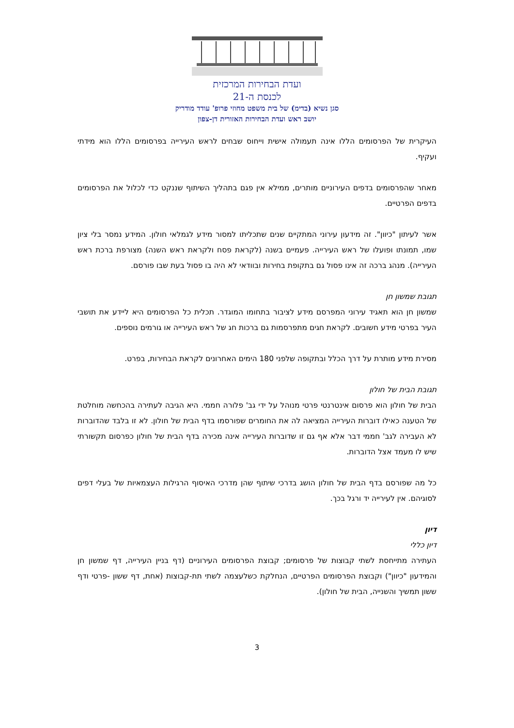ועדת הבחירות המרכזית
לכנסת ה-21
סגן נשיא (בדימ) של בית משפט מחוזי פרופ' עודד מודריק
יושב ראש ועדת הבחירות האזורית דן-צפון
העיקרית של הפרסומים הללו אינה תעמולה אישית וייחוס שבחים לראש העירייה בפרסומים הללו הוא מידתי ועקיף.
מאחר שהפרסומים בדפים העירוניים מותרים, ממילא אין פגם בתהליך השיתוף שננקט כדי לכלול את הפרסומים בדפים הפרטיים.
אשר לעיתון "כיוון". זה מידעון עירוני המתקיים שנים שתכליתו למסור מידע לגמלאי חולון. המידע נמסר בלי ציון שמו, תמונתו ופועלו של ראש העירייה. פעמיים בשנה (לקראת פסח ולקראת ראש השנה) מצורפת ברכת ראש העירייה). מנהג ברכה זה אינו פסול גם בתקופת בחירות ובוודאי לא היה בו פסול בעת שבו פורסם.
תגובת שמשון חן
שמשון חן הוא תאגיד עירוני המפרסם מידע לציבור בתחומו המוגדר. תכלית כל הפרסומים היא ליידע את תושבי העיר בפרטי מידע חשובים. לקראת חגים מתפרסמות גם ברכות חג של ראש העירייה או גורמים נוספים.
מסירת מידע מותרת על דרך הכלל ובתקופה שלפני 180 הימים האחרונים לקראת הבחירות, בפרט.
תגובת הבית של חולון
הבית של חולון הוא פרסום אינטרנטי פרטי מנוהל על ידי גב' פלורה חממי. היא הגיבה לעתירה בהכחשה מוחלטת של הטענה כאילו דוברות העירייה המציאה לה את החומרים שפורסמו בדף הבית של חולון. לא זו בלבד שהדוברות לא העבירה לגב' חממי דבר אלא אף גם זו שדוברות העירייה אינה מכירה בדף הבית של חולון כפרסום תקשורתי שיש לו מעמד אצל הדוברות.
כל מה שפורסם בדף הבית של חולון הושג בדרכי שיתוף שהן מדרכי האיסוף הרגילות העצמאיות של בעלי דפים לסוגיהם. אין לעירייה יד ורגל בכך.
דיון
דיון כללי
העתירה מתייחסת לשתי קבוצות של פרסומים; קבוצת הפרסומים העירוניים (דף בניין העירייה, דף שמשון חן והמידעון "כיוון") וקבוצת הפרסומים הפרטיים, הנחלקת כשלעצמה לשתי תת-קבוצות (אחת, דף ששון -פרטי ודף ששון תמשיך והשנייה, הבית של חולון).
3